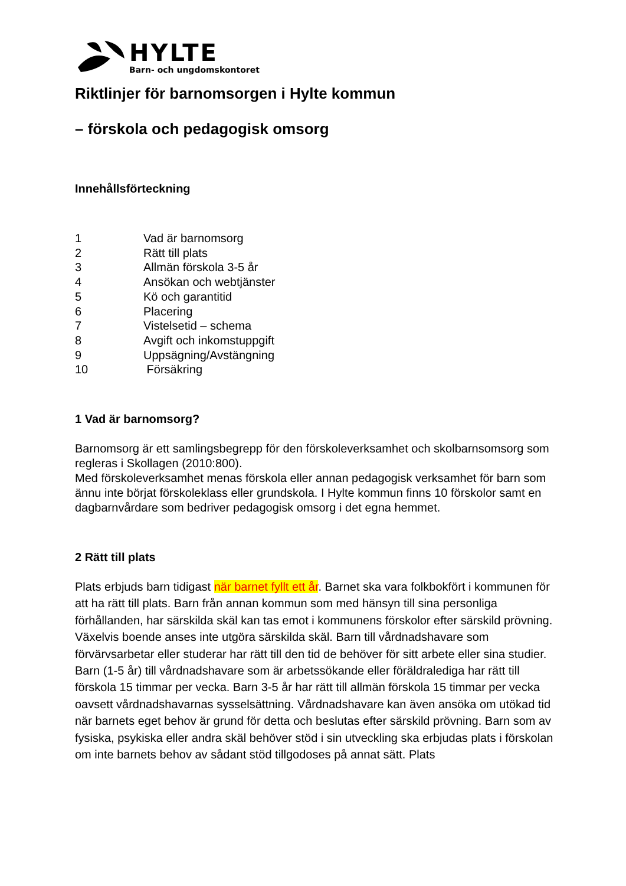HYLTE
Barn- och ungdomskontoret
Riktlinjer för barnomsorgen i Hylte kommun
– förskola och pedagogisk omsorg
Innehållsförteckning
1 Vad är barnomsorg
2 Rätt till plats
3 Allmän förskola 3-5 år
4 Ansökan och webtjänster
5 Kö och garantitid
6 Placering
7 Vistelsetid – schema
8 Avgift och inkomstuppgift
9 Uppsägning/Avstängning
10 Försäkring
1 Vad är barnomsorg?
Barnomsorg är ett samlingsbegrepp för den förskoleverksamhet och skolbarnsomsorg som regleras i Skollagen (2010:800).
Med förskoleverksamhet menas förskola eller annan pedagogisk verksamhet för barn som ännu inte börjat förskoleklass eller grundskola. I Hylte kommun finns 10 förskolor samt en dagbarnvårdare som bedriver pedagogisk omsorg i det egna hemmet.
2 Rätt till plats
Plats erbjuds barn tidigast när barnet fyllt ett år. Barnet ska vara folkbokfört i kommunen för att ha rätt till plats. Barn från annan kommun som med hänsyn till sina personliga förhållanden, har särskilda skäl kan tas emot i kommunens förskolor efter särskild prövning. Växelvis boende anses inte utgöra särskilda skäl. Barn till vårdnadshavare som förvärvsarbetar eller studerar har rätt till den tid de behöver för sitt arbete eller sina studier. Barn (1-5 år) till vårdnadshavare som är arbetssökande eller föräldralediga har rätt till förskola 15 timmar per vecka. Barn 3-5 år har rätt till allmän förskola 15 timmar per vecka oavsett vårdnadshavarnas sysselsättning. Vårdnadshavare kan även ansöka om utökad tid när barnets eget behov är grund för detta och beslutas efter särskild prövning. Barn som av fysiska, psykiska eller andra skäl behöver stöd i sin utveckling ska erbjudas plats i förskolan om inte barnets behov av sådant stöd tillgodoses på annat sätt. Plats